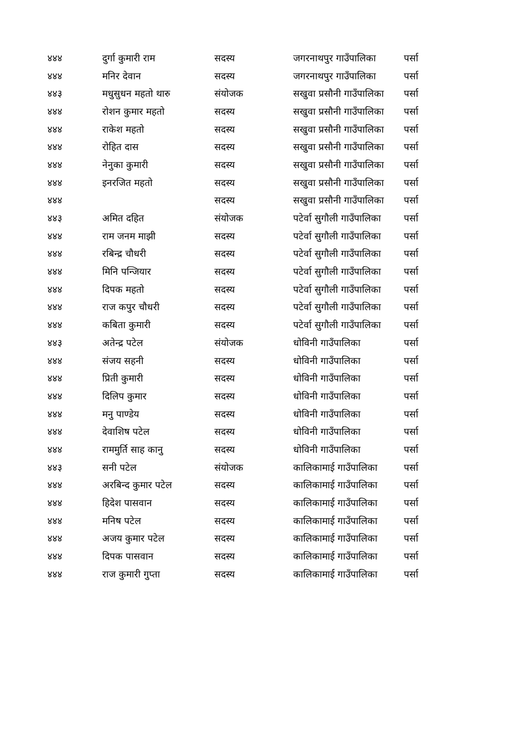| ४४४ | दुर्गा कुमारी राम | सदस्य | जगरनाथपुर गाउँपालिका | पर्सा |
| ४४४ | मनिर देवान | सदस्य | जगरनाथपुर गाउँपालिका | पर्सा |
| ४४३ | मधुसुधन महतो थारु | संयोजक | सखुवा प्रसौनी गाउँपालिका | पर्सा |
| ४४४ | रोशन कुमार महतो | सदस्य | सखुवा प्रसौनी गाउँपालिका | पर्सा |
| ४४४ | राकेश महतो | सदस्य | सखुवा प्रसौनी गाउँपालिका | पर्सा |
| ४४४ | रोहित दास | सदस्य | सखुवा प्रसौनी गाउँपालिका | पर्सा |
| ४४४ | नेनुका कुमारी | सदस्य | सखुवा प्रसौनी गाउँपालिका | पर्सा |
| ४४४ | इनरजित महतो | सदस्य | सखुवा प्रसौनी गाउँपालिका | पर्सा |
| ४४४ | | सदस्य | सखुवा प्रसौनी गाउँपालिका | पर्सा |
| ४४३ | अमित दहित | संयोजक | पटेर्वा सुगौली गाउँपालिका | पर्सा |
| ४४४ | राम जनम माझी | सदस्य | पटेर्वा सुगौली गाउँपालिका | पर्सा |
| ४४४ | रबिन्द्र चौधरी | सदस्य | पटेर्वा सुगौली गाउँपालिका | पर्सा |
| ४४४ | मिनि पन्जियार | सदस्य | पटेर्वा सुगौली गाउँपालिका | पर्सा |
| ४४४ | दिपक महतो | सदस्य | पटेर्वा सुगौली गाउँपालिका | पर्सा |
| ४४४ | राज कपुर चौधरी | सदस्य | पटेर्वा सुगौली गाउँपालिका | पर्सा |
| ४४४ | कबिता कुमारी | सदस्य | पटेर्वा सुगौली गाउँपालिका | पर्सा |
| ४४३ | अतेन्द्र पटेल | संयोजक | धोविनी गाउँपालिका | पर्सा |
| ४४४ | संजय सहनी | सदस्य | धोविनी गाउँपालिका | पर्सा |
| ४४४ | प्रिती कुमारी | सदस्य | धोविनी गाउँपालिका | पर्सा |
| ४४४ | दिलिप कुमार | सदस्य | धोविनी गाउँपालिका | पर्सा |
| ४४४ | मनु पाण्डेय | सदस्य | धोविनी गाउँपालिका | पर्सा |
| ४४४ | देवाशिष पटेल | सदस्य | धोविनी गाउँपालिका | पर्सा |
| ४४४ | राममुर्ति साह कानु | सदस्य | धोविनी गाउँपालिका | पर्सा |
| ४४३ | सनी पटेल | संयोजक | कालिकामाई गाउँपालिका | पर्सा |
| ४४४ | अरबिन्द कुमार पटेल | सदस्य | कालिकामाई गाउँपालिका | पर्सा |
| ४४४ | हिदेश पासवान | सदस्य | कालिकामाई गाउँपालिका | पर्सा |
| ४४४ | मनिष पटेल | सदस्य | कालिकामाई गाउँपालिका | पर्सा |
| ४४४ | अजय कुमार पटेल | सदस्य | कालिकामाई गाउँपालिका | पर्सा |
| ४४४ | दिपक पासवान | सदस्य | कालिकामाई गाउँपालिका | पर्सा |
| ४४४ | राज कुमारी गुप्ता | सदस्य | कालिकामाई गाउँपालिका | पर्सा |